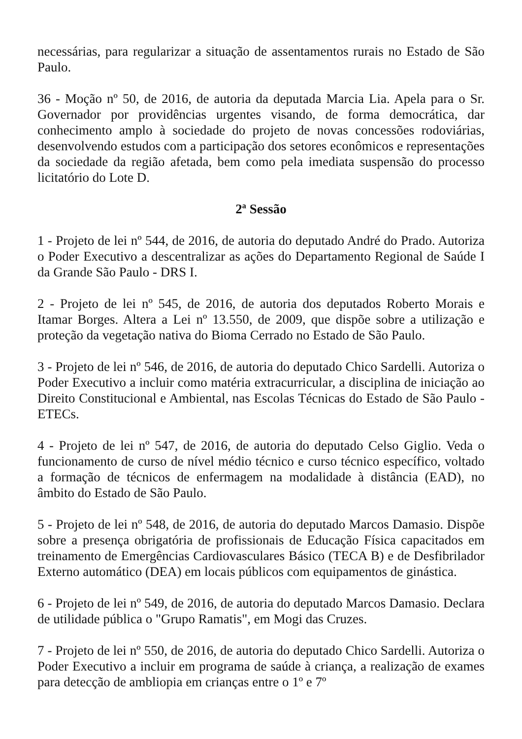necessárias, para regularizar a situação de assentamentos rurais no Estado de São Paulo.
36 - Moção nº 50, de 2016, de autoria da deputada Marcia Lia. Apela para o Sr. Governador por providências urgentes visando, de forma democrática, dar conhecimento amplo à sociedade do projeto de novas concessões rodoviárias, desenvolvendo estudos com a participação dos setores econômicos e representações da sociedade da região afetada, bem como pela imediata suspensão do processo licitatório do Lote D.
2ª Sessão
1 - Projeto de lei nº 544, de 2016, de autoria do deputado André do Prado. Autoriza o Poder Executivo a descentralizar as ações do Departamento Regional de Saúde I da Grande São Paulo - DRS I.
2 - Projeto de lei nº 545, de 2016, de autoria dos deputados Roberto Morais e Itamar Borges. Altera a Lei nº 13.550, de 2009, que dispõe sobre a utilização e proteção da vegetação nativa do Bioma Cerrado no Estado de São Paulo.
3 - Projeto de lei nº 546, de 2016, de autoria do deputado Chico Sardelli. Autoriza o Poder Executivo a incluir como matéria extracurricular, a disciplina de iniciação ao Direito Constitucional e Ambiental, nas Escolas Técnicas do Estado de São Paulo - ETECs.
4 - Projeto de lei nº 547, de 2016, de autoria do deputado Celso Giglio. Veda o funcionamento de curso de nível médio técnico e curso técnico específico, voltado a formação de técnicos de enfermagem na modalidade à distância (EAD), no âmbito do Estado de São Paulo.
5 - Projeto de lei nº 548, de 2016, de autoria do deputado Marcos Damasio. Dispõe sobre a presença obrigatória de profissionais de Educação Física capacitados em treinamento de Emergências Cardiovasculares Básico (TECA B) e de Desfibrilador Externo automático (DEA) em locais públicos com equipamentos de ginástica.
6 - Projeto de lei nº 549, de 2016, de autoria do deputado Marcos Damasio. Declara de utilidade pública o "Grupo Ramatis", em Mogi das Cruzes.
7 - Projeto de lei nº 550, de 2016, de autoria do deputado Chico Sardelli. Autoriza o Poder Executivo a incluir em programa de saúde à criança, a realização de exames para detecção de ambliopia em crianças entre o 1º e 7º